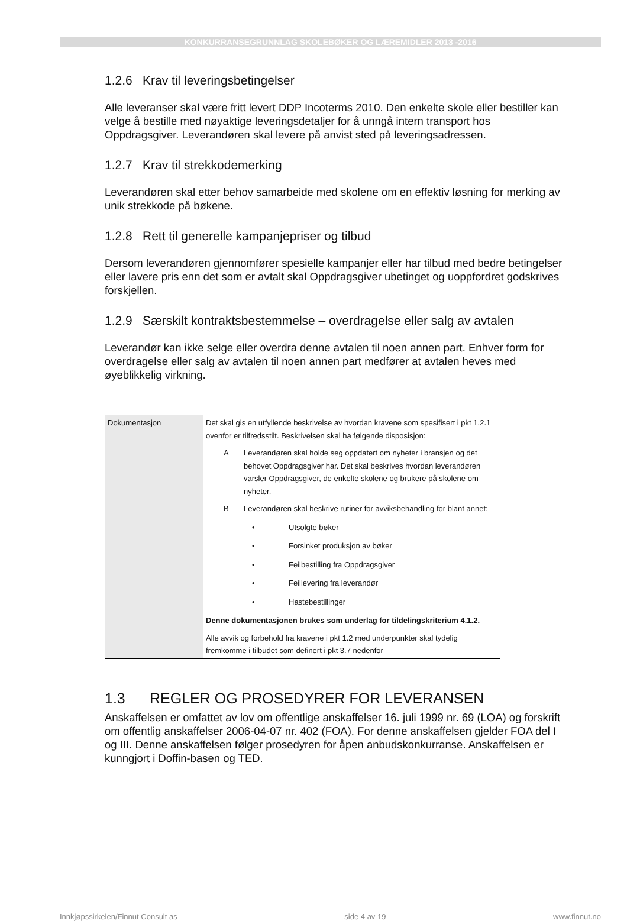KONKURRANSEGRUNNLAG SKOLEBØKER OG LÆREMIDLER 2013 -2016
1.2.6 Krav til leveringsbetingelser
Alle leveranser skal være fritt levert DDP Incoterms 2010. Den enkelte skole eller bestiller kan velge å bestille med nøyaktige leveringsdetaljer for å unngå intern transport hos Oppdragsgiver. Leverandøren skal levere på anvist sted på leveringsadressen.
1.2.7 Krav til strekkodemerking
Leverandøren skal etter behov samarbeide med skolene om en effektiv løsning for merking av unik strekkode på bøkene.
1.2.8 Rett til generelle kampanjepriser og tilbud
Dersom leverandøren gjennomfører spesielle kampanjer eller har tilbud med bedre betingelser eller lavere pris enn det som er avtalt skal Oppdragsgiver ubetinget og uoppfordret godskrives forskjellen.
1.2.9 Særskilt kontraktsbestemmelse – overdragelse eller salg av avtalen
Leverandør kan ikke selge eller overdra denne avtalen til noen annen part. Enhver form for overdragelse eller salg av avtalen til noen annen part medfører at avtalen heves med øyeblikkelig virkning.
| Dokumentasjon | Det skal gis en utfyllende beskrivelse av hvordan kravene som spesifisert i pkt 1.2.1 ovenfor er tilfredsstilt. Beskrivelsen skal ha følgende disposisjon: A Leverandøren skal holde seg oppdatert om nyheter i bransjen og det behovet Oppdragsgiver har. Det skal beskrives hvordan leverandøren varsler Oppdragsgiver, de enkelte skolene og brukere på skolene om nyheter. B Leverandøren skal beskrive rutiner for avviksbehandling for blant annet: • Utsolgte bøker • Forsinket produksjon av bøker • Feilbestilling fra Oppdragsgiver • Feillevering fra leverandør • Hastebestillinger Denne dokumentasjonen brukes som underlag for tildelingskriterium 4.1.2. Alle avvik og forbehold fra kravene i pkt 1.2 med underpunkter skal tydelig fremkomme i tilbudet som definert i pkt 3.7 nedenfor |
1.3 REGLER OG PROSEDYRER FOR LEVERANSEN
Anskaffelsen er omfattet av lov om offentlige anskaffelser 16. juli 1999 nr. 69 (LOA) og forskrift om offentlig anskaffelser 2006-04-07 nr. 402 (FOA). For denne anskaffelsen gjelder FOA del I og III. Denne anskaffelsen følger prosedyren for åpen anbudskonkurranse. Anskaffelsen er kunngjort i Doffin-basen og TED.
Innkjøpssirkelen/Finnut Consult as side 4 av 19 www.finnut.no